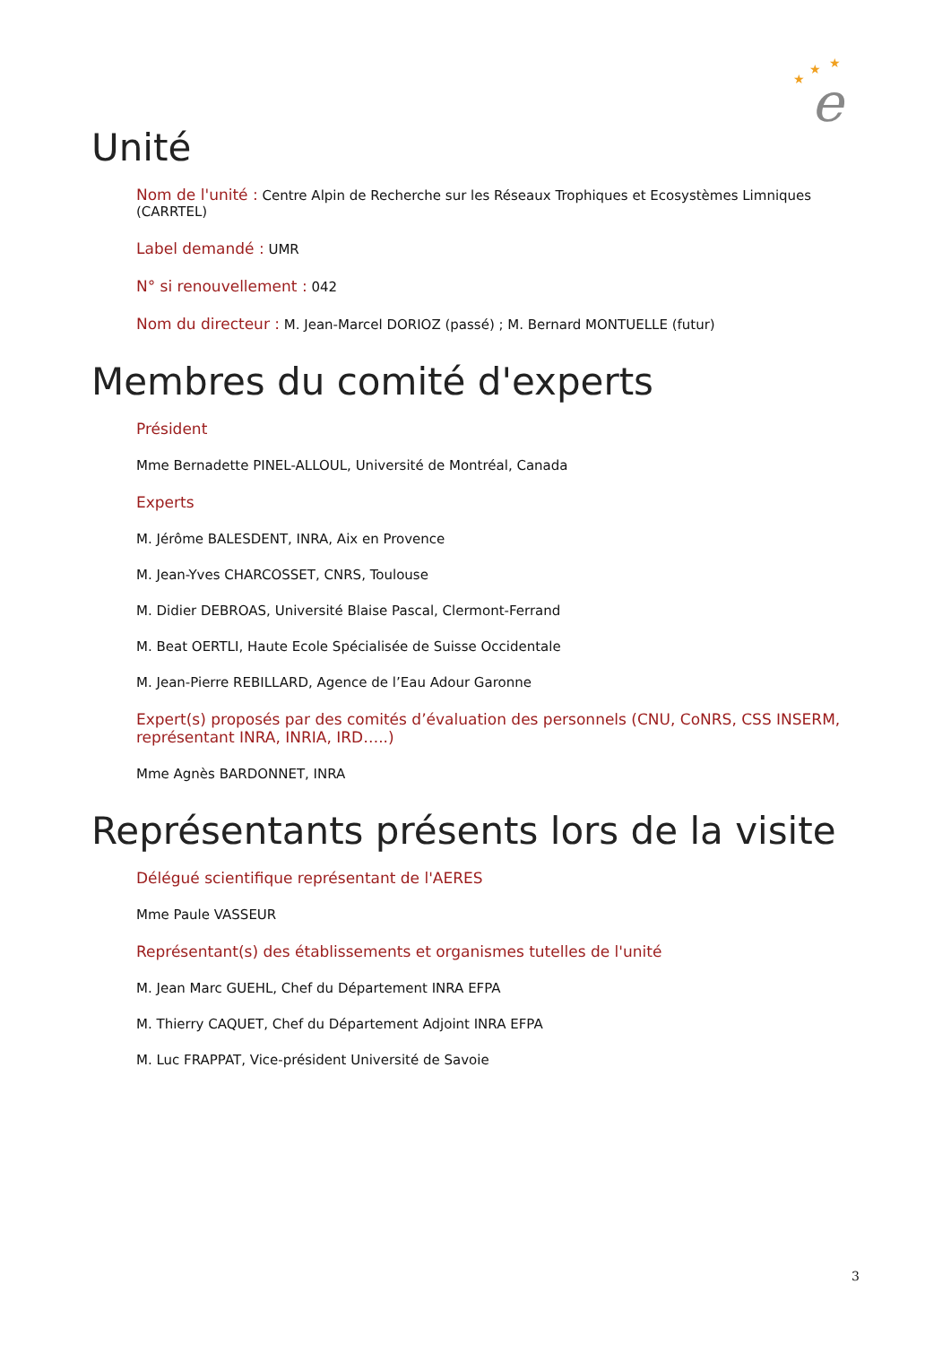e
★
★
★
Unité
Nom de l'unité : Centre Alpin de Recherche sur les Réseaux Trophiques et Ecosystèmes Limniques (CARRTEL)
Label demandé : UMR
N° si renouvellement : 042
Nom du directeur : M. Jean-Marcel DORIOZ (passé) ; M. Bernard MONTUELLE (futur)
Membres du comité d'experts
Président
Mme Bernadette PINEL-ALLOUL, Université de Montréal, Canada
Experts
M. Jérôme BALESDENT, INRA, Aix en Provence
M. Jean-Yves CHARCOSSET, CNRS, Toulouse
M. Didier DEBROAS, Université Blaise Pascal, Clermont-Ferrand
M. Beat OERTLI, Haute Ecole Spécialisée de Suisse Occidentale
M. Jean-Pierre REBILLARD, Agence de l’Eau Adour Garonne
Expert(s) proposés par des comités d’évaluation des personnels (CNU, CoNRS, CSS INSERM, représentant INRA, INRIA, IRD…..)
Mme Agnès BARDONNET, INRA
Représentants présents lors de la visite
Délégué scientifique représentant de l'AERES
Mme Paule VASSEUR
Représentant(s) des établissements et organismes tutelles de l'unité
M. Jean Marc GUEHL, Chef du Département INRA EFPA
M. Thierry CAQUET, Chef du Département Adjoint INRA EFPA
M. Luc FRAPPAT, Vice-président Université de Savoie
3